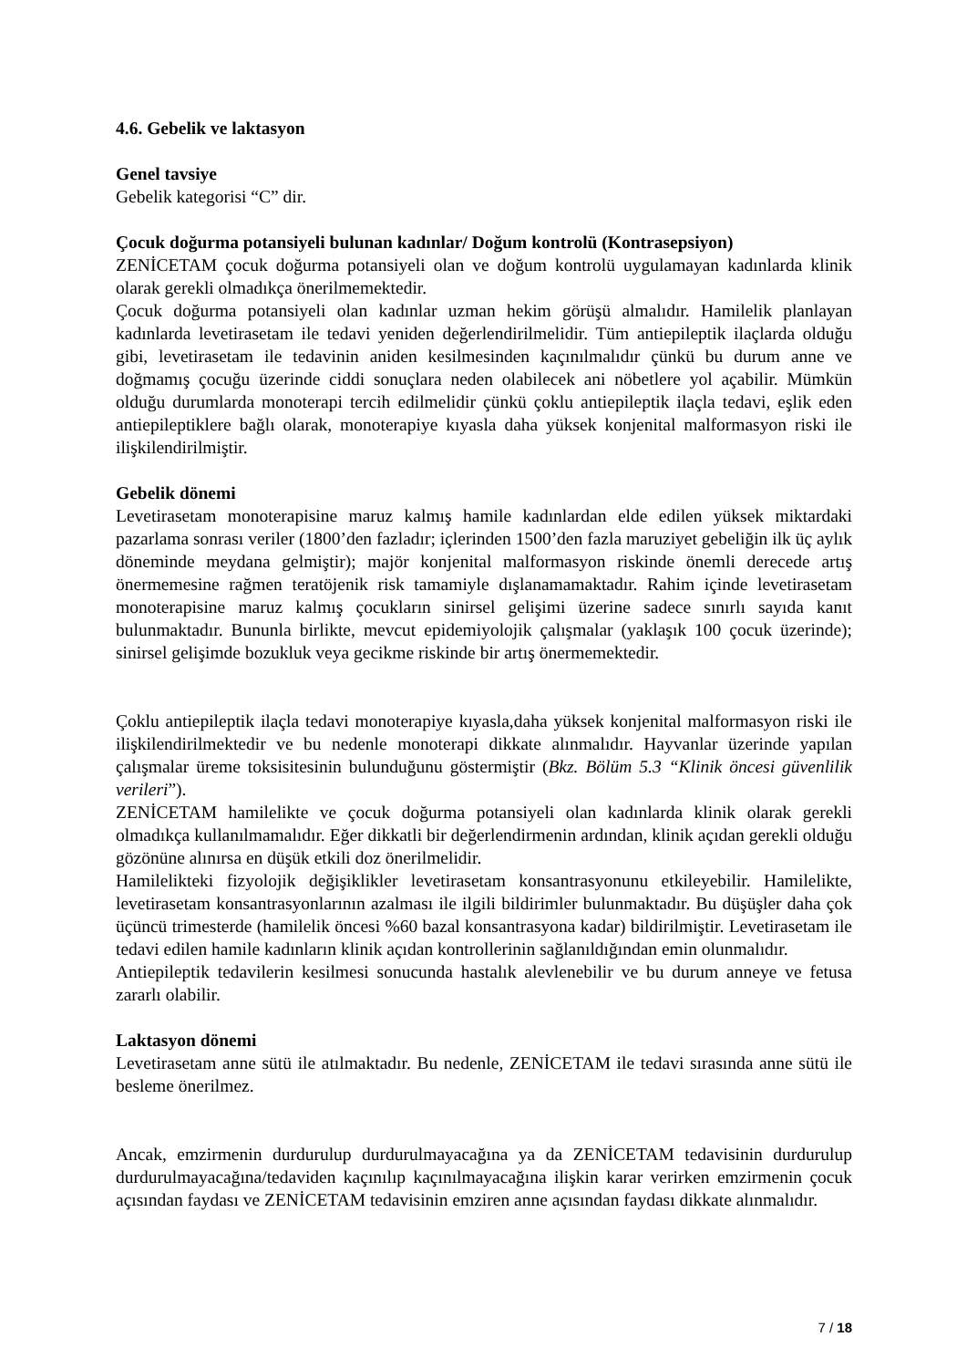4.6. Gebelik ve laktasyon
Genel tavsiye
Gebelik kategorisi “C” dir.
Çocuk doğurma potansiyeli bulunan kadınlar/ Doğum kontrolü (Kontrasepsiyon)
ZENİCETAM çocuk doğurma potansiyeli olan ve doğum kontrolü uygulamayan kadınlarda klinik olarak gerekli olmadıkça önerilmemektedir.
Çocuk doğurma potansiyeli olan kadınlar uzman hekim görüşü almalıdır. Hamilelik planlayan kadınlarda levetirasetam ile tedavi yeniden değerlendirilmelidir. Tüm antiepileptik ilaçlarda olduğu gibi, levetirasetam ile tedavinin aniden kesilmesinden kaçınılmalıdır çünkü bu durum anne ve doğmamış çocuğu üzerinde ciddi sonuçlara neden olabilecek ani nöbetlere yol açabilir. Mümkün olduğu durumlarda monoterapi tercih edilmelidir çünkü çoklu antiepileptik ilaçla tedavi, eşlik eden antiepileptiklere bağlı olarak, monoterapiye kıyasla daha yüksek konjenital malformasyon riski ile ilişkilendirilmiştir.
Gebelik dönemi
Levetirasetam monoterapisine maruz kalmış hamile kadınlardan elde edilen yüksek miktardaki pazarlama sonrası veriler (1800’den fazladır; içlerinden 1500’den fazla maruziyet gebeliğin ilk üç aylık döneminde meydana gelmiştir); majör konjenital malformasyon riskinde önemli derecede artış önermemesine rağmen teratöjenik risk tamamiyle dışlanamamaktadır. Rahim içinde levetirasetam monoterapisine maruz kalmış çocukların sinirsel gelişimi üzerine sadece sınırlı sayıda kanıt bulunmaktadır. Bununla birlikte, mevcut epidemiyolojik çalışmalar (yaklaşık 100 çocuk üzerinde); sinirsel gelişimde bozukluk veya gecikme riskinde bir artış önermemektedir.
Çoklu antiepileptik ilaçla tedavi monoterapiye kıyasla,daha yüksek konjenital malformasyon riski ile ilişkilendirilmektedir ve bu nedenle monoterapi dikkate alınmalıdır. Hayvanlar üzerinde yapılan çalışmalar üreme toksisitesinin bulunduğunu göstermiştir (Bkz. Bölüm 5.3 “Klinik öncesi güvenlilik verileri”).
ZENİCETAM hamilelikte ve çocuk doğurma potansiyeli olan kadınlarda klinik olarak gerekli olmadıkça kullanılmamalıdır. Eğer dikkatli bir değerlendirmenin ardından, klinik açıdan gerekli olduğu gözönüne alınırsa en düşük etkili doz önerilmelidir.
Hamilelikteki fizyolojik değişiklikler levetirasetam konsantrasyonunu etkileyebilir. Hamilelikte, levetirasetam konsantrasyonlarının azalması ile ilgili bildirimler bulunmaktadır. Bu düşüşler daha çok üçüncü trimesterde (hamilelik öncesi %60 bazal konsantrasyona kadar) bildirilmiştir. Levetirasetam ile tedavi edilen hamile kadınların klinik açıdan kontrollerinin sağlanıldığından emin olunmalıdır.
Antiepileptik tedavilerin kesilmesi sonucunda hastalık alevlenebilir ve bu durum anneye ve fetusa zararlı olabilir.
Laktasyon dönemi
Levetirasetam anne sütü ile atılmaktadır. Bu nedenle, ZENİCETAM ile tedavi sırasında anne sütü ile besleme önerilmez.
Ancak, emzirmenin durdurulup durdurulmayacağına ya da ZENİCETAM tedavisinin durdurulup durdurulmayacağına/tedaviden kaçınılıp kaçınılmayacağına ilişkin karar verirken emzirmenin çocuk açısından faydası ve ZENİCETAM tedavisinin emziren anne açısından faydası dikkate alınmalıdır.
7 / 18